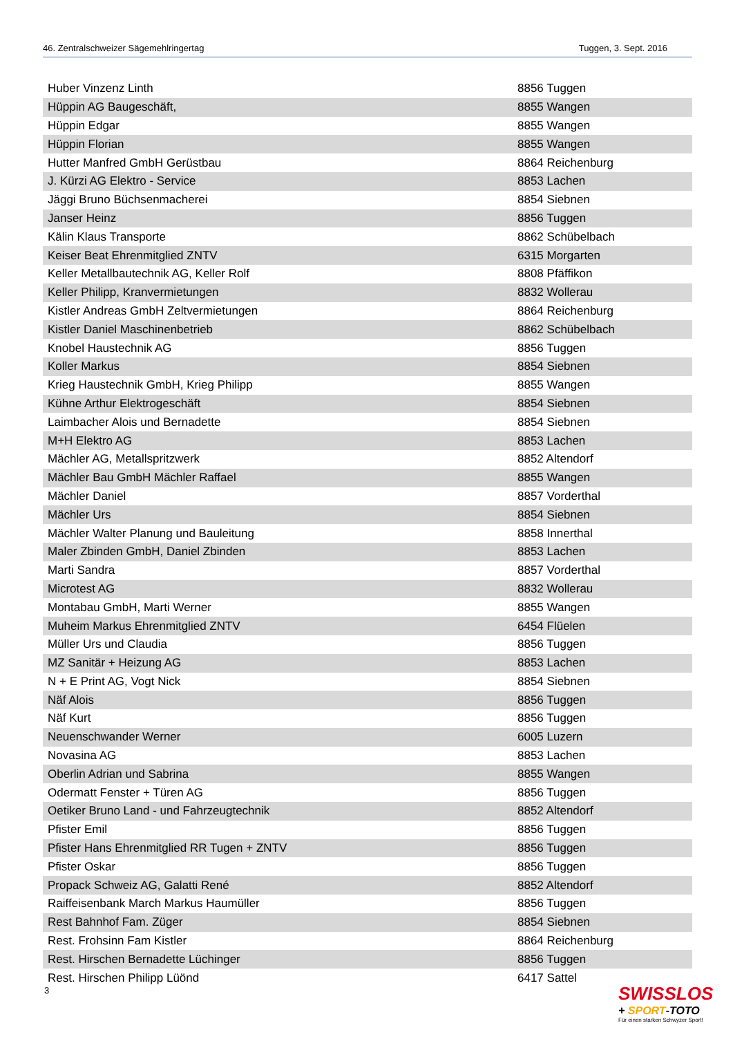46. Zentralschweizer Sägemehlringertag Tuggen, 3. Sept. 2016
| Huber Vinzenz Linth | 8856 Tuggen |
| Hüppin AG Baugeschäft, | 8855 Wangen |
| Hüppin Edgar | 8855 Wangen |
| Hüppin Florian | 8855 Wangen |
| Hutter Manfred GmbH Gerüstbau | 8864 Reichenburg |
| J. Kürzi AG Elektro - Service | 8853 Lachen |
| Jäggi Bruno Büchsenmacherei | 8854 Siebnen |
| Janser Heinz | 8856 Tuggen |
| Kälin Klaus Transporte | 8862 Schübelbach |
| Keiser Beat Ehrenmitglied ZNTV | 6315 Morgarten |
| Keller Metallbautechnik AG, Keller Rolf | 8808 Pfäffikon |
| Keller Philipp, Kranvermietungen | 8832 Wollerau |
| Kistler Andreas GmbH Zeltvermietungen | 8864 Reichenburg |
| Kistler Daniel Maschinenbetrieb | 8862 Schübelbach |
| Knobel Haustechnik AG | 8856 Tuggen |
| Koller Markus | 8854 Siebnen |
| Krieg Haustechnik GmbH, Krieg Philipp | 8855 Wangen |
| Kühne Arthur Elektrogeschäft | 8854 Siebnen |
| Laimbacher Alois und Bernadette | 8854 Siebnen |
| M+H Elektro AG | 8853 Lachen |
| Mächler AG, Metallspritzwerk | 8852 Altendorf |
| Mächler Bau GmbH Mächler Raffael | 8855 Wangen |
| Mächler Daniel | 8857 Vorderthal |
| Mächler Urs | 8854 Siebnen |
| Mächler Walter Planung und Bauleitung | 8858 Innerthal |
| Maler Zbinden GmbH, Daniel Zbinden | 8853 Lachen |
| Marti Sandra | 8857 Vorderthal |
| Microtest AG | 8832 Wollerau |
| Montabau GmbH, Marti Werner | 8855 Wangen |
| Muheim Markus Ehrenmitglied ZNTV | 6454 Flüelen |
| Müller Urs und Claudia | 8856 Tuggen |
| MZ Sanitär + Heizung AG | 8853 Lachen |
| N + E Print AG, Vogt Nick | 8854 Siebnen |
| Näf Alois | 8856 Tuggen |
| Näf Kurt | 8856 Tuggen |
| Neuenschwander Werner | 6005 Luzern |
| Novasina AG | 8853 Lachen |
| Oberlin Adrian und Sabrina | 8855 Wangen |
| Odermatt Fenster + Türen AG | 8856 Tuggen |
| Oetiker Bruno Land - und Fahrzeugtechnik | 8852 Altendorf |
| Pfister Emil | 8856 Tuggen |
| Pfister Hans Ehrenmitglied RR Tugen + ZNTV | 8856 Tuggen |
| Pfister Oskar | 8856 Tuggen |
| Propack Schweiz AG, Galatti René | 8852 Altendorf |
| Raiffeisenbank March Markus Haumüller | 8856 Tuggen |
| Rest Bahnhof Fam. Züger | 8854 Siebnen |
| Rest. Frohsinn Fam Kistler | 8864 Reichenburg |
| Rest. Hirschen Bernadette Lüchinger | 8856 Tuggen |
| Rest. Hirschen Philipp Lüönd | 6417 Sattel |
3
SWISSLOS
+ SPORT-TOTO
Für einen starken Schwyzer Sport!